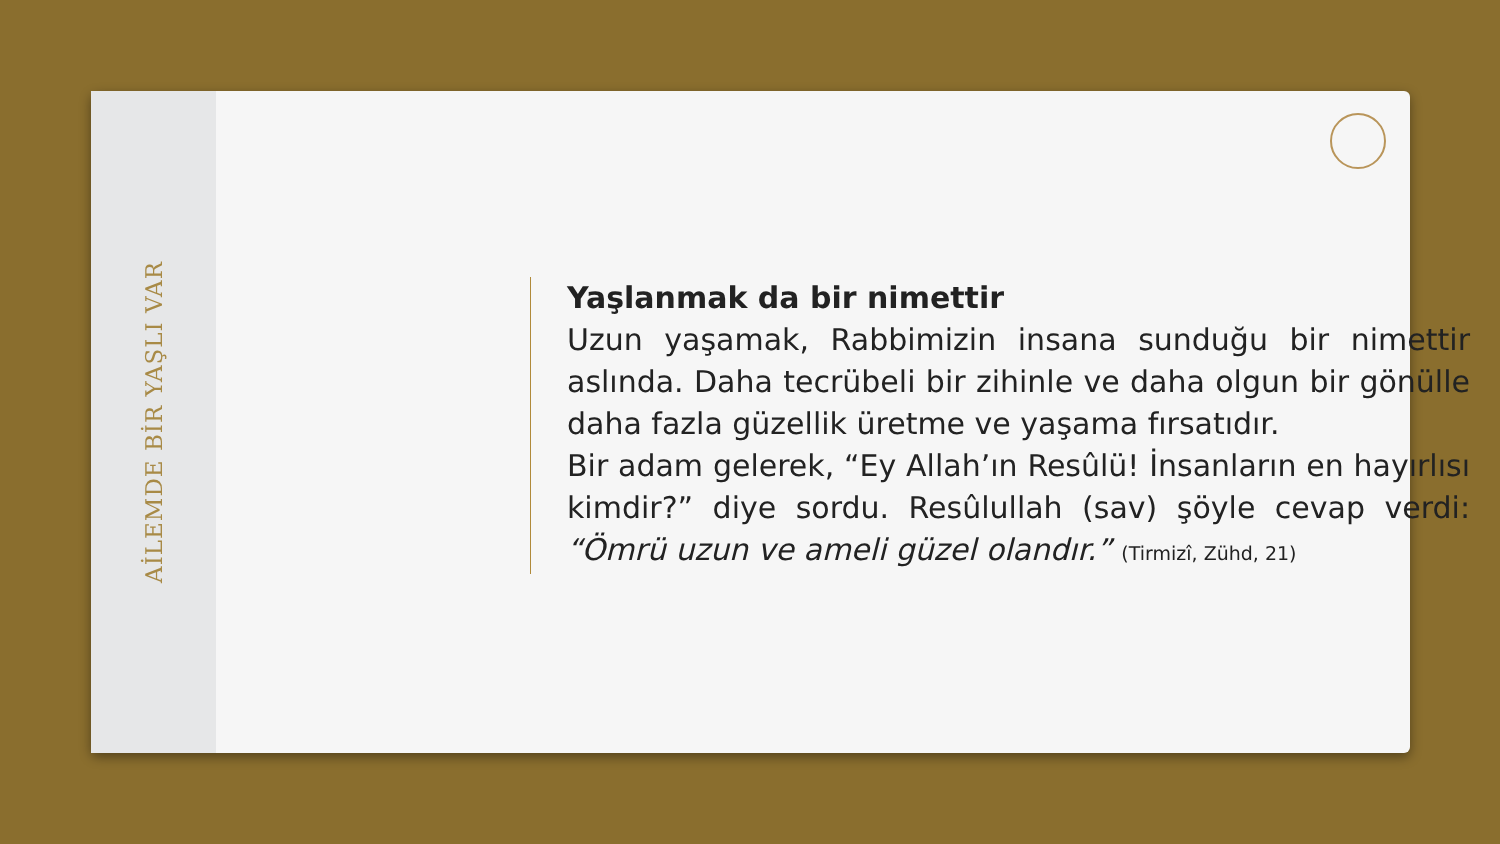AİLEMDE BİR YAŞLI VAR
Yaşlanmak da bir nimettir
Uzun yaşamak, Rabbimizin insana sunduğu bir nimettir aslında. Daha tecrübeli bir zihinle ve daha olgun bir gönülle daha fazla güzellik üretme ve yaşama fırsatıdır.
Bir adam gelerek, “Ey Allah’ın Resûlü! İnsanların en hayırlısı kimdir?” diye sordu. Resûlullah (sav) şöyle cevap verdi: “Ömrü uzun ve ameli güzel olandır.” (Tirmizî, Zühd, 21)